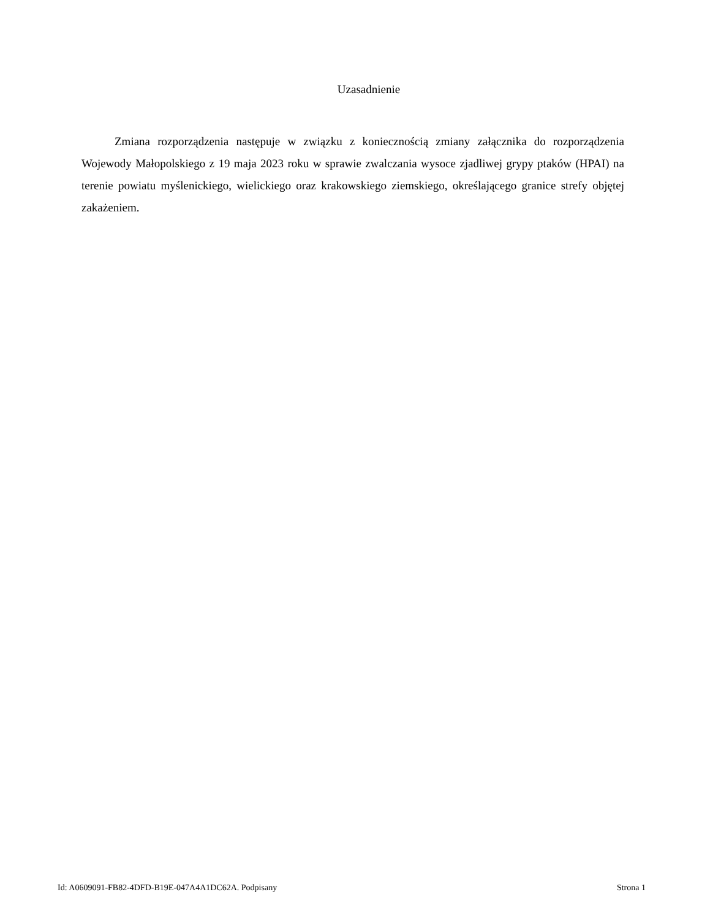Uzasadnienie
Zmiana rozporządzenia następuje w związku z koniecznością zmiany załącznika do rozporządzenia Wojewody Małopolskiego z 19 maja 2023 roku w sprawie zwalczania wysoce zjadliwej grypy ptaków (HPAI) na terenie powiatu myślenickiego, wielickiego oraz krakowskiego ziemskiego, określającego granice strefy objętej zakażeniem.
Id: A0609091-FB82-4DFD-B19E-047A4A1DC62A. Podpisany Strona 1